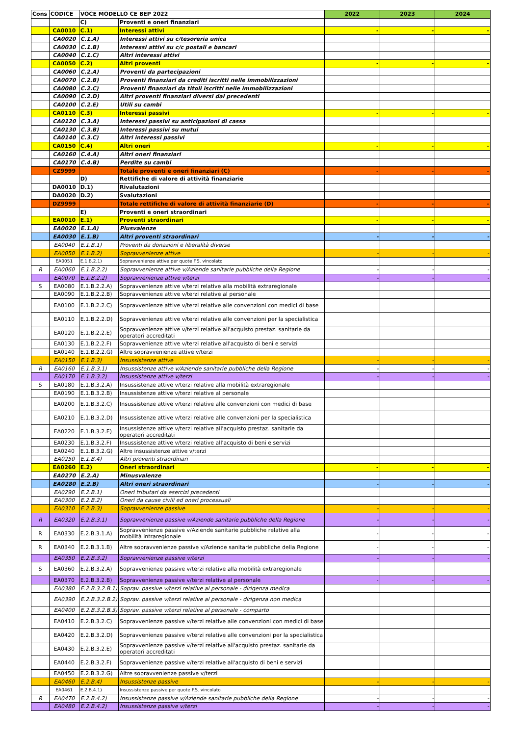| Cons | CODICE | VOCE MODELLO CE BEP 2022 | | 2022 | 2023 | 2024 |
| --- | --- | --- | --- | --- | --- | --- |
| | | C) | Proventi e oneri finanziari | | | |
| | CA0010 | C.1) | Interessi attivi | - | - | - |
| | CA0020 | C.1.A) | Interessi attivi su c/tesoreria unica | | | |
| | CA0030 | C.1.B) | Interessi attivi su c/c postali e bancari | | | |
| | CA0040 | C.1.C) | Altri interessi attivi | | | |
| | CA0050 | C.2) | Altri proventi | - | - | - |
| | CA0060 | C.2.A) | Proventi da partecipazioni | | | |
| | CA0070 | C.2.B) | Proventi finanziari da crediti iscritti nelle immobilizzazioni | | | |
| | CA0080 | C.2.C) | Proventi finanziari da titoli iscritti nelle immobilizzazioni | | | |
| | CA0090 | C.2.D) | Altri proventi finanziari diversi dai precedenti | | | |
| | CA0100 | C.2.E) | Utili su cambi | | | |
| | CA0110 | C.3) | Interessi passivi | - | - | - |
| | CA0120 | C.3.A) | Interessi passivi su anticipazioni di cassa | | | |
| | CA0130 | C.3.B) | Interessi passivi su mutui | | | |
| | CA0140 | C.3.C) | Altri interessi passivi | | | |
| | CA0150 | C.4) | Altri oneri | - | - | - |
| | CA0160 | C.4.A) | Altri oneri finanziari | | | |
| | CA0170 | C.4.B) | Perdite su cambi | | | |
| | CZ9999 | | Totale proventi e oneri finanziari (C) | - | - | - |
| | | D) | Rettifiche di valore di attività finanziarie | | | |
| | DA0010 | D.1) | Rivalutazioni | | | |
| | DA0020 | D.2) | Svalutazioni | | | |
| | DZ9999 | | Totale rettifiche di valore di attività finanziarie (D) | - | - | - |
| | | E) | Proventi e oneri straordinari | | | |
| | EA0010 | E.1) | Proventi straordinari | - | - | - |
| | EA0020 | E.1.A) | Plusvalenze | | | |
| | EA0030 | E.1.B) | Altri proventi straordinari | - | - | - |
| | EA0040 | E.1.B.1) | Proventi da donazioni e liberalità diverse | | | |
| | EA0050 | E.1.B.2) | Sopravvenienze attive | - | - | - |
| | EA0051 | E.1.B.2.1) | Sopravvenienze attive per quote F.S. vincolato | | | |
| R | EA0060 | E.1.B.2.2) | Sopravvenienze attive v/Aziende sanitarie pubbliche della Regione | - | - | - |
| | EA0070 | E.1.B.2.2) | Sopravvenienze attive v/terzi | - | - | - |
| S | EA0080 | E.1.B.2.2.A) | Sopravvenienze attive v/terzi relative alla mobilità extraregionale | | | |
| | EA0090 | E.1.B.2.2.B) | Sopravvenienze attive v/terzi relative al personale | | | |
| | EA0100 | E.1.B.2.2.C) | Sopravvenienze attive v/terzi relative alle convenzioni con medici di base | | | |
| | EA0110 | E.1.B.2.2.D) | Sopravvenienze attive v/terzi relative alle convenzioni per la specialistica | | | |
| | EA0120 | E.1.B.2.2.E) | Sopravvenienze attive v/terzi relative all'acquisto prestaz. sanitarie da operatori accreditati | | | |
| | EA0130 | E.1.B.2.2.F) | Sopravvenienze attive v/terzi relative all'acquisto di beni e servizi | | | |
| | EA0140 | E.1.B.2.2.G) | Altre sopravvenienze attive v/terzi | | | |
| | EA0150 | E.1.B.3) | Insussistenze attive | - | - | - |
| R | EA0160 | E.1.B.3.1) | Insussistenze attive v/Aziende sanitarie pubbliche della Regione | - | - | - |
| | EA0170 | E.1.B.3.2) | Insussistenze attive v/terzi | - | - | - |
| S | EA0180 | E.1.B.3.2.A) | Insussistenze attive v/terzi relative alla mobilità extraregionale | | | |
| | EA0190 | E.1.B.3.2.B) | Insussistenze attive v/terzi relative al personale | | | |
| | EA0200 | E.1.B.3.2.C) | Insussistenze attive v/terzi relative alle convenzioni con medici di base | | | |
| | EA0210 | E.1.B.3.2.D) | Insussistenze attive v/terzi relative alle convenzioni per la specialistica | | | |
| | EA0220 | E.1.B.3.2.E) | Insussistenze attive v/terzi relative all'acquisto prestaz. sanitarie da operatori accreditati | | | |
| | EA0230 | E.1.B.3.2.F) | Insussistenze attive v/terzi relative all'acquisto di beni e servizi | | | |
| | EA0240 | E.1.B.3.2.G) | Altre insussistenze attive v/terzi | | | |
| | EA0250 | E.1.B.4) | Altri proventi straordinari | | | |
| | EA0260 | E.2) | Oneri straordinari | - | - | - |
| | EA0270 | E.2.A) | Minusvalenze | | | |
| | EA0280 | E.2.B) | Altri oneri straordinari | - | - | - |
| | EA0290 | E.2.B.1) | Oneri tributari da esercizi precedenti | | | |
| | EA0300 | E.2.B.2) | Oneri da cause civili ed oneri processuali | | | |
| | EA0310 | E.2.B.3) | Sopravvenienze passive | - | - | - |
| R | EA0320 | E.2.B.3.1) | Sopravvenienze passive v/Aziende sanitarie pubbliche della Regione | - | - | - |
| R | EA0330 | E.2.B.3.1.A) | Sopravvenienze passive v/Aziende sanitarie pubbliche relative alla mobilità intraregionale | - | - | - |
| R | EA0340 | E.2.B.3.1.B) | Altre sopravvenienze passive v/Aziende sanitarie pubbliche della Regione | - | - | - |
| | EA0350 | E.2.B.3.2) | Sopravvenienze passive v/terzi | - | - | - |
| S | EA0360 | E.2.B.3.2.A) | Sopravvenienze passive v/terzi relative alla mobilità extraregionale | | | |
| | EA0370 | E.2.B.3.2.B) | Sopravvenienze passive v/terzi relative al personale | - | - | - |
| | EA0380 | E.2.B.3.2.B.1) | Soprav. passive v/terzi relative al personale - dirigenza medica | | | |
| | EA0390 | E.2.B.3.2.B.2) | Soprav. passive v/terzi relative al personale - dirigenza non medica | | | |
| | EA0400 | E.2.B.3.2.B.3) | Soprav. passive v/terzi relative al personale - comparto | | | |
| | EA0410 | E.2.B.3.2.C) | Sopravvenienze passive v/terzi relative alle convenzioni con medici di base | | | |
| | EA0420 | E.2.B.3.2.D) | Sopravvenienze passive v/terzi relative alle convenzioni per la specialistica | | | |
| | EA0430 | E.2.B.3.2.E) | Sopravvenienze passive v/terzi relative all'acquisto prestaz. sanitarie da operatori accreditati | | | |
| | EA0440 | E.2.B.3.2.F) | Sopravvenienze passive v/terzi relative all'acquisto di beni e servizi | | | |
| | EA0450 | E.2.B.3.2.G) | Altre sopravvenienze passive v/terzi | | | |
| | EA0460 | E.2.B.4) | Insussistenze passive | - | - | - |
| | EA0461 | E.2.B.4.1) | Insussistenze passive per quote F.S. vincolato | | | |
| R | EA0470 | E.2.B.4.2) | Insussistenze passive v/Aziende sanitarie pubbliche della Regione | - | - | - |
| | EA0480 | E.2.B.4.2) | Insussistenze passive v/terzi | - | - | - |